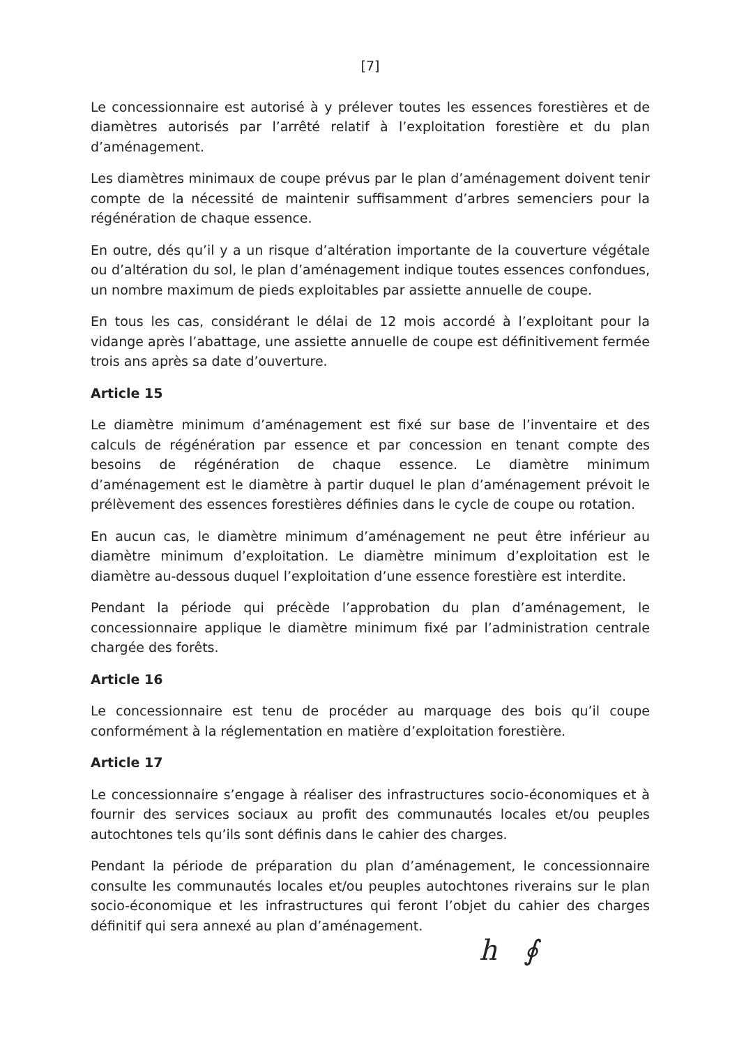[7]
Le concessionnaire est autorisé à y prélever toutes les essences forestières et de diamètres autorisés par l’arrêté relatif à l’exploitation forestière et du plan d’aménagement.
Les diamètres minimaux de coupe prévus par le plan d’aménagement doivent tenir compte de la nécessité de maintenir suffisamment d’arbres semenciers pour la régénération de chaque essence.
En outre, dés qu’il y a un risque d’altération importante de la couverture végétale ou d’altération du sol, le plan d’aménagement indique toutes essences confondues, un nombre maximum de pieds exploitables par assiette annuelle de coupe.
En tous les cas, considérant le délai de 12 mois accordé à l’exploitant pour la vidange après l’abattage, une assiette annuelle de coupe est définitivement fermée trois ans après sa date d’ouverture.
Article 15
Le diamètre minimum d’aménagement est fixé sur base de l’inventaire et des calculs de régénération par essence et par concession en tenant compte des besoins de régénération de chaque essence. Le diamètre minimum d’aménagement est le diamètre à partir duquel le plan d’aménagement prévoit le prélèvement des essences forestières définies dans le cycle de coupe ou rotation.
En aucun cas, le diamètre minimum d’aménagement ne peut être inférieur au diamètre minimum d’exploitation. Le diamètre minimum d’exploitation est le diamètre au-dessous duquel l’exploitation d’une essence forestière est interdite.
Pendant la période qui précède l’approbation du plan d’aménagement, le concessionnaire applique le diamètre minimum fixé par l’administration centrale chargée des forêts.
Article 16
Le concessionnaire est tenu de procéder au marquage des bois qu’il coupe conformément à la réglementation en matière d’exploitation forestière.
Article 17
Le concessionnaire s’engage à réaliser des infrastructures socio-économiques et à fournir des services sociaux au profit des communautés locales et/ou peuples autochtones tels qu’ils sont définis dans le cahier des charges.
Pendant la période de préparation du plan d’aménagement, le concessionnaire consulte les communautés locales et/ou peuples autochtones riverains sur le plan socio-économique et les infrastructures qui feront l’objet du cahier des charges définitif qui sera annexé au plan d’aménagement.
h ∮